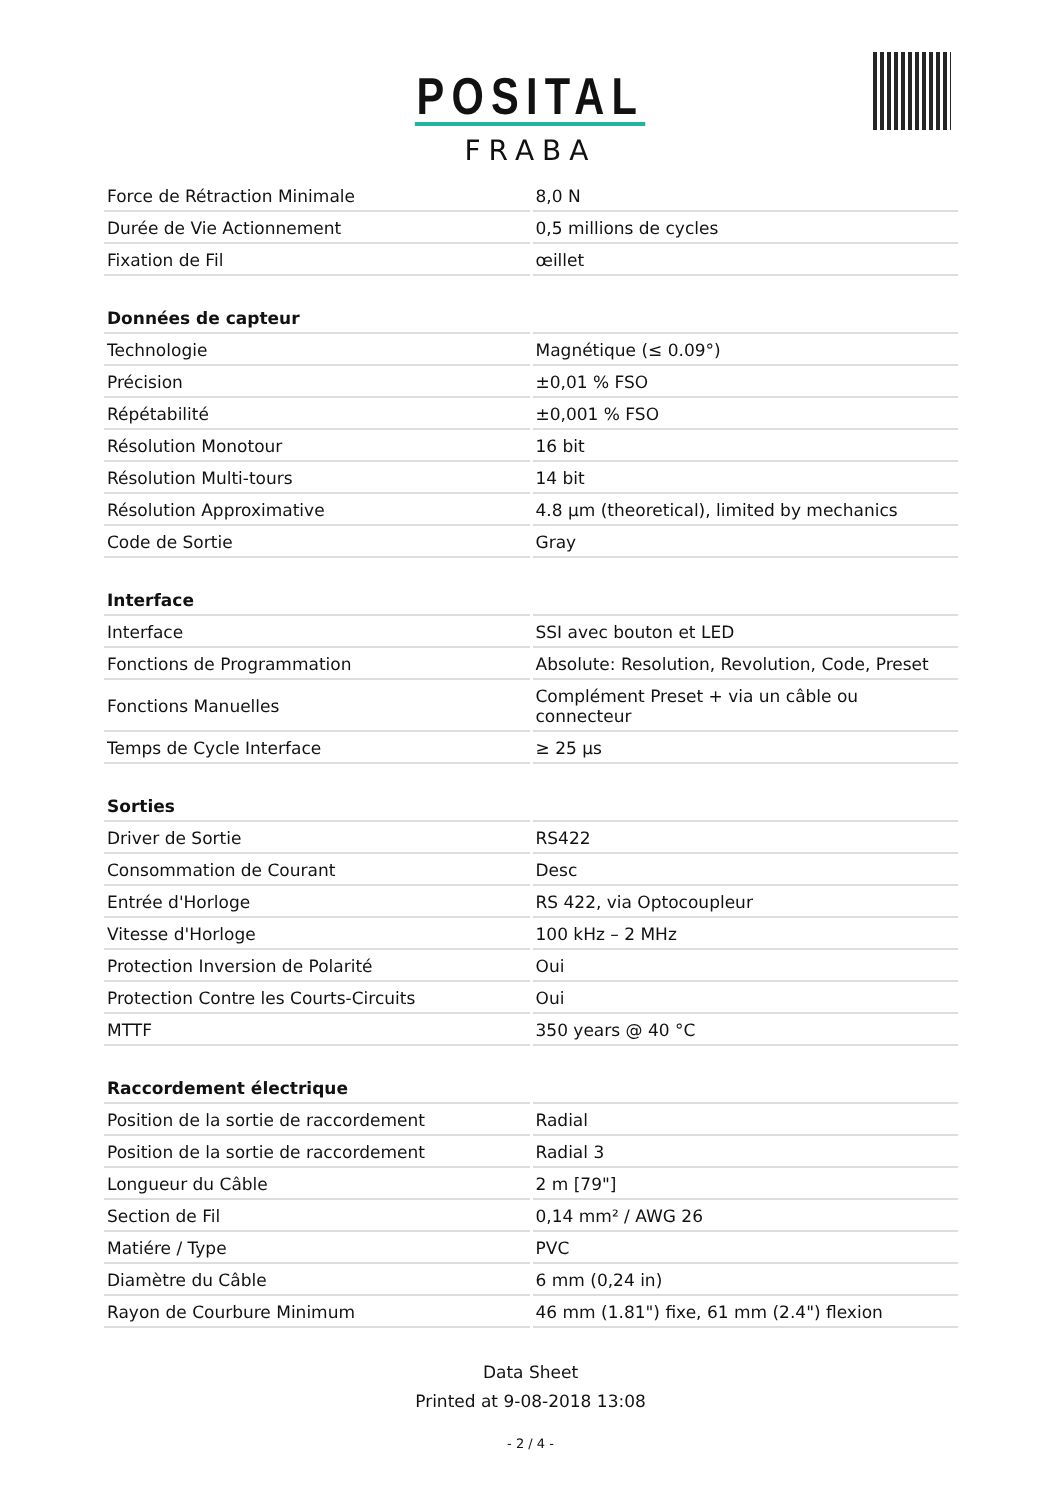POSITAL
FRABA
| Force de Rétraction Minimale | 8,0 N |
| Durée de Vie Actionnement | 0,5 millions de cycles |
| Fixation de Fil | œillet |
| Données de capteur | |
| Technologie | Magnétique (≤ 0.09°) |
| Précision | ±0,01 % FSO |
| Répétabilité | ±0,001 % FSO |
| Résolution Monotour | 16 bit |
| Résolution Multi-tours | 14 bit |
| Résolution Approximative | 4.8 µm (theoretical), limited by mechanics |
| Code de Sortie | Gray |
| Interface | |
| Interface | SSI avec bouton et LED |
| Fonctions de Programmation | Absolute: Resolution, Revolution, Code, Preset |
| Fonctions Manuelles | Complément Preset + via un câble ou connecteur |
| Temps de Cycle Interface | ≥ 25 µs |
| Sorties | |
| Driver de Sortie | RS422 |
| Consommation de Courant | Desc |
| Entrée d'Horloge | RS 422, via Optocoupleur |
| Vitesse d'Horloge | 100 kHz – 2 MHz |
| Protection Inversion de Polarité | Oui |
| Protection Contre les Courts-Circuits | Oui |
| MTTF | 350 years @ 40 °C |
| Raccordement électrique | |
| Position de la sortie de raccordement | Radial |
| Position de la sortie de raccordement | Radial 3 |
| Longueur du Câble | 2 m [79"] |
| Section de Fil | 0,14 mm² / AWG 26 |
| Matiére / Type | PVC |
| Diamètre du Câble | 6 mm (0,24 in) |
| Rayon de Courbure Minimum | 46 mm (1.81") fixe, 61 mm (2.4") flexion |
Data Sheet
Printed at 9-08-2018 13:08
- 2 / 4 -